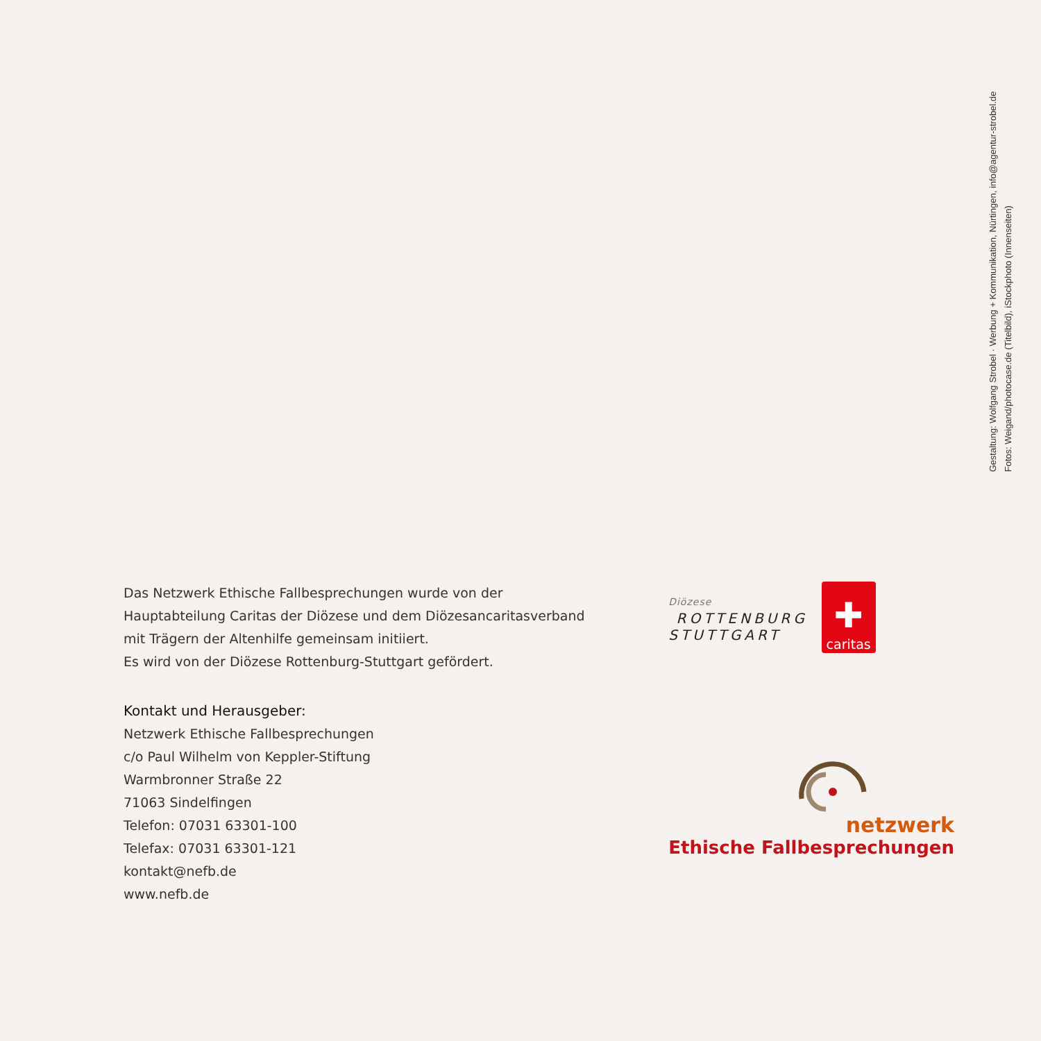Gestaltung: Wolfgang Strobel · Werbung + Kommunikation, Nürtingen, info@agentur-strobel.de
Fotos: Weigand/photocase.de (Titelbild), iStockphoto (Innenseiten)
Das Netzwerk Ethische Fallbesprechungen wurde von der
Hauptabteilung Caritas der Diözese und dem Diözesancaritasverband
mit Trägern der Altenhilfe gemeinsam initiiert.
Es wird von der Diözese Rottenburg-Stuttgart gefördert.
Kontakt und Herausgeber:
Netzwerk Ethische Fallbesprechungen
c/o Paul Wilhelm von Keppler-Stiftung
Warmbronner Straße 22
71063 Sindelfingen
Telefon: 07031 63301-100
Telefax: 07031 63301-121
kontakt@nefb.de
www.nefb.de
Diözese
ROTTENBURG
STUTTGART
✚
caritas
netzwerk
Ethische Fallbesprechungen